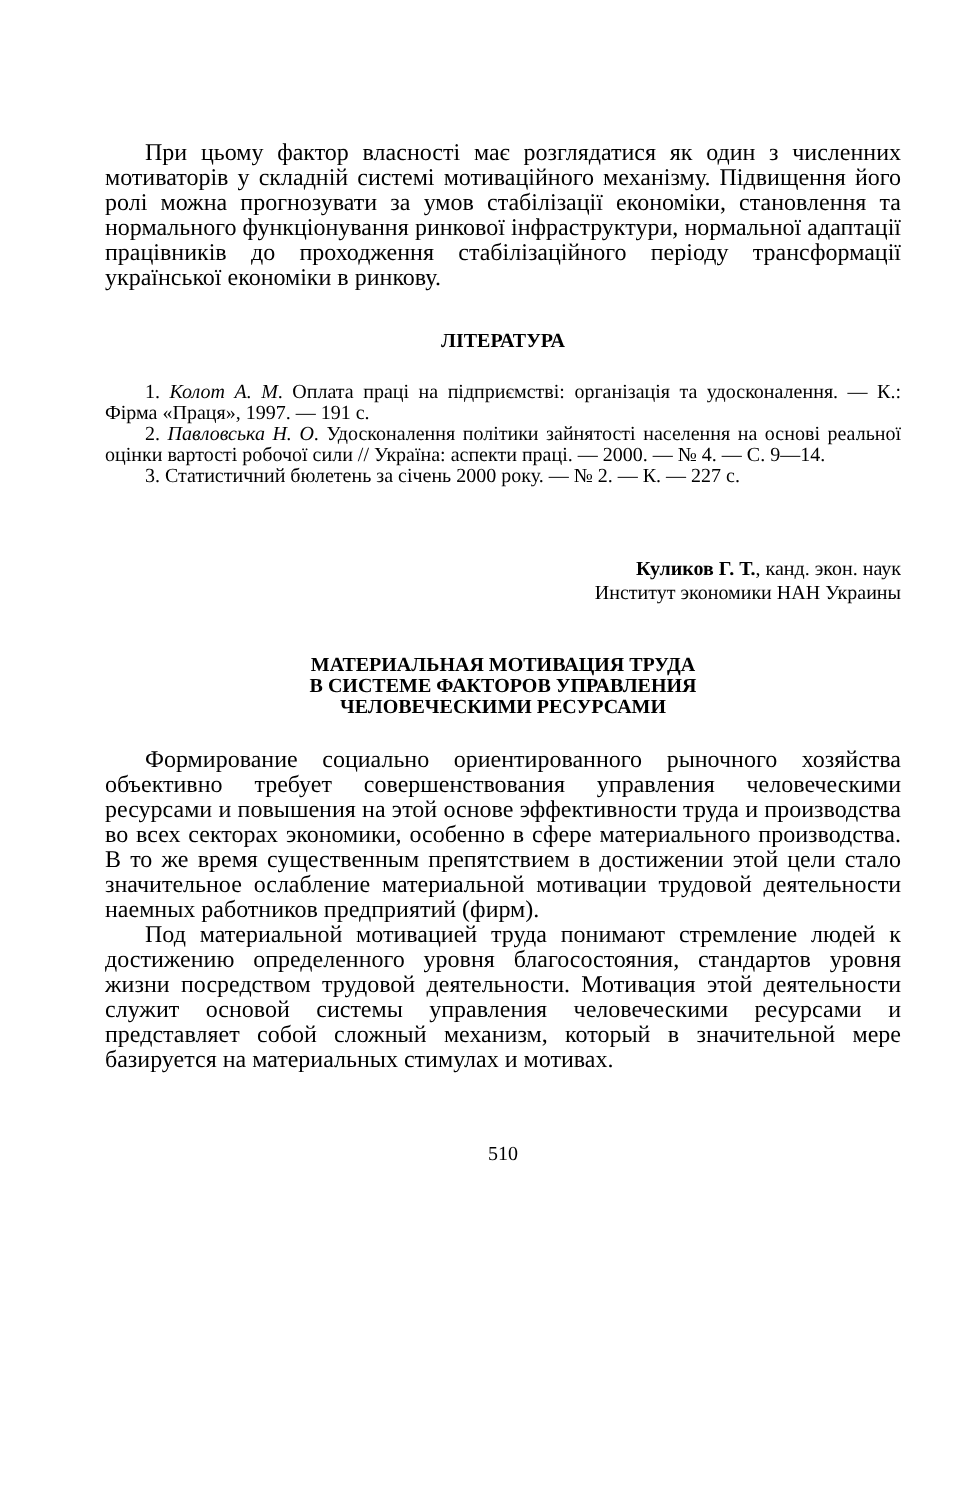При цьому фактор власності має розглядатися як один з численних мотиваторів у складній системі мотиваційного механізму. Підвищення його ролі можна прогнозувати за умов стабілізації економіки, становлення та нормального функціонування ринкової інфраструктури, нормальної адаптації працівників до проходження стабілізаційного періоду трансформації української економіки в ринкову.
ЛІТЕРАТУРА
1. Колот А. М. Оплата праці на підприємстві: організація та удосконалення. — К.: Фірма «Праця», 1997. — 191 с.
2. Павловська Н. О. Удосконалення політики зайнятості населення на основі реальної оцінки вартості робочої сили // Україна: аспекти праці. — 2000. — № 4. — С. 9—14.
3. Статистичний бюлетень за січень 2000 року. — № 2. — К. — 227 с.
Куликов Г. Т., канд. экон. наук
Институт экономики НАН Украины
МАТЕРИАЛЬНАЯ МОТИВАЦИЯ ТРУДА
В СИСТЕМЕ ФАКТОРОВ УПРАВЛЕНИЯ
ЧЕЛОВЕЧЕСКИМИ РЕСУРСАМИ
Формирование социально ориентированного рыночного хозяйства объективно требует совершенствования управления человеческими ресурсами и повышения на этой основе эффективности труда и производства во всех секторах экономики, особенно в сфере материального производства. В то же время существенным препятствием в достижении этой цели стало значительное ослабление материальной мотивации трудовой деятельности наемных работников предприятий (фирм).
Под материальной мотивацией труда понимают стремление людей к достижению определенного уровня благосостояния, стандартов уровня жизни посредством трудовой деятельности. Мотивация этой деятельности служит основой системы управления человеческими ресурсами и представляет собой сложный механизм, который в значительной мере базируется на материальных стимулах и мотивах.
510